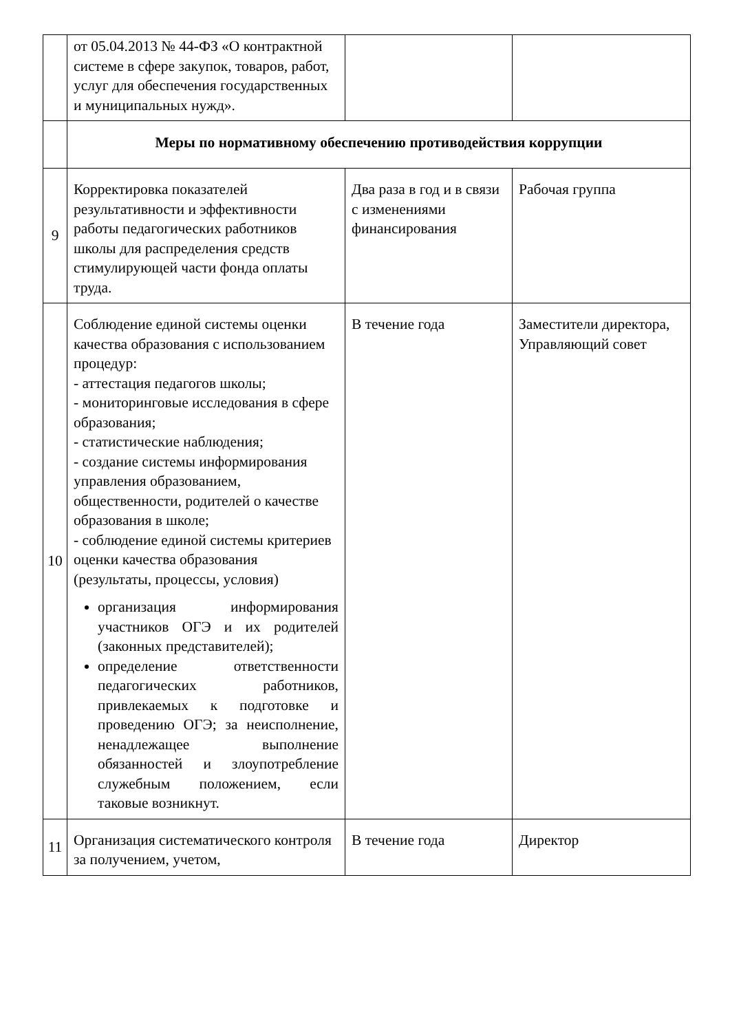| | от 05.04.2013 № 44-ФЗ «О контрактной системе в сфере закупок, товаров, работ, услуг для обеспечения государственных и муниципальных нужд». | | |
| | Меры по нормативному обеспечению противодействия коррупции | | |
| 9 | Корректировка показателей результативности и эффективности работы педагогических работников школы для распределения средств стимулирующей части фонда оплаты труда. | Два раза в год и в связи с изменениями финансирования | Рабочая группа |
| 10 | Соблюдение единой системы оценки качества образования с использованием процедур: - аттестация педагогов школы; - мониторинговые исследования в сфере образования; - статистические наблюдения; - создание системы информирования управления образованием, общественности, родителей о качестве образования в школе; - соблюдение единой системы критериев оценки качества образования (результаты, процессы, условия) организация информирования участников ОГЭ и их родителей (законных представителей); определение ответственности педагогических работников, привлекаемых к подготовке и проведению ОГЭ; за неисполнение, ненадлежащее выполнение обязанностей и злоупотребление служебным положением, если таковые возникнут. | В течение года | Заместители директора, Управляющий совет |
| 11 | Организация систематического контроля за получением, учетом, | В течение года | Директор |